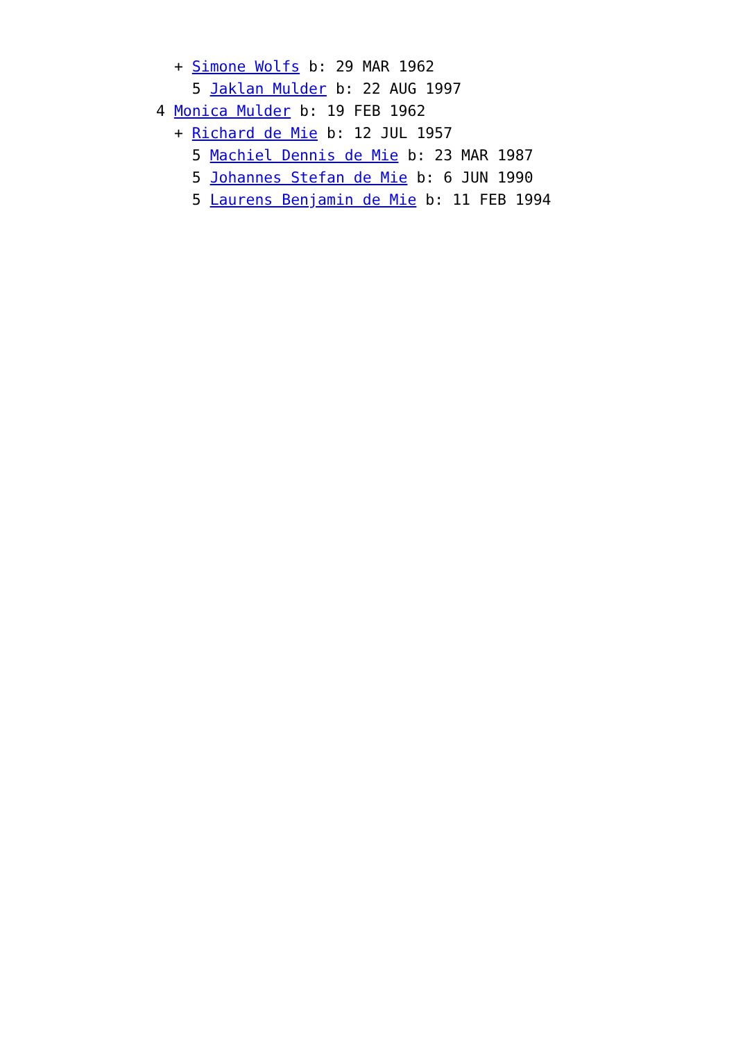+ Simone Wolfs b: 29 MAR 1962
    5 Jaklan Mulder b: 22 AUG 1997
4 Monica Mulder b: 19 FEB 1962
  + Richard de Mie b: 12 JUL 1957
    5 Machiel Dennis de Mie b: 23 MAR 1987
    5 Johannes Stefan de Mie b: 6 JUN 1990
    5 Laurens Benjamin de Mie b: 11 FEB 1994